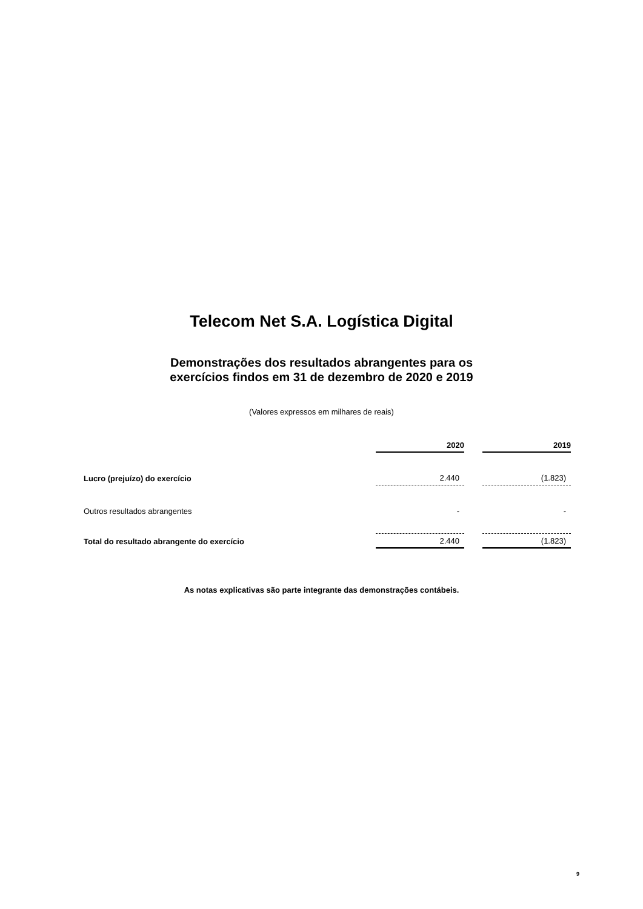Telecom Net S.A. Logística Digital
Demonstrações dos resultados abrangentes para os
exercícios findos em 31 de dezembro de 2020 e 2019
(Valores expressos em milhares de reais)
| | 2020 | | 2019 |
| Lucro (prejuízo) do exercício | 2.440 | | (1.823) |
| Outros resultados abrangentes | - | | - |
| Total do resultado abrangente do exercício | 2.440 | | (1.823) |
As notas explicativas são parte integrante das demonstrações contábeis.
9